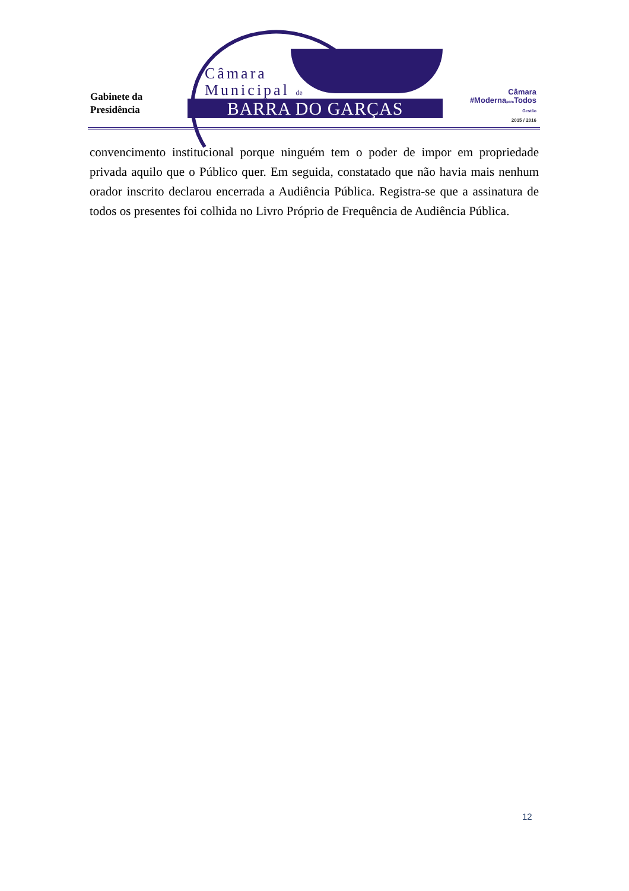Gabinete da
Presidência
Câmara
Municipal de
BARRA DO GARÇAS
Câmara
#Modernapara Todos
Gestão
2015 / 2016
convencimento institucional porque ninguém tem o poder de impor em propriedade privada aquilo que o Público quer. Em seguida, constatado que não havia mais nenhum orador inscrito declarou encerrada a Audiência Pública. Registra-se que a assinatura de todos os presentes foi colhida no Livro Próprio de Frequência de Audiência Pública.
12